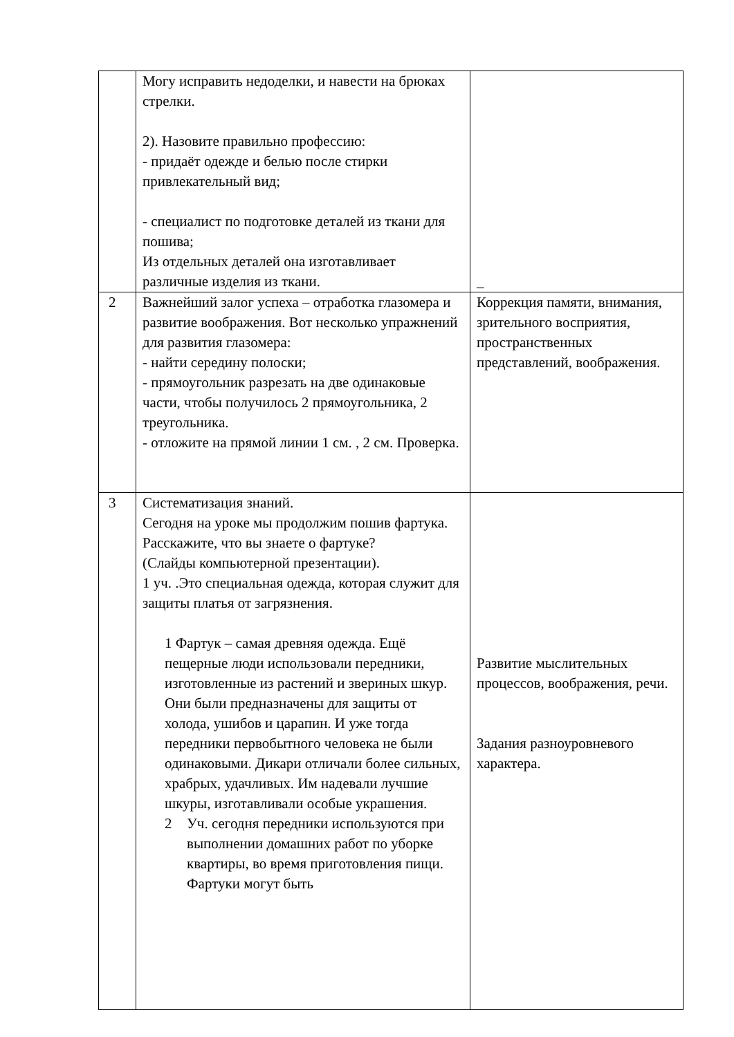| | Могу исправить недоделки, и навести на брюках стрелки. 2). Назовите правильно профессию: - придаёт одежде и белью после стирки привлекательный вид; - специалист по подготовке деталей из ткани для пошива; Из отдельных деталей она изготавливает различные изделия из ткани. | _ |
| 2 | Важнейший залог успеха – отработка глазомера и развитие воображения. Вот несколько упражнений для развития глазомера: - найти середину полоски; - прямоугольник разрезать на две одинаковые части, чтобы получилось 2 прямоугольника, 2 треугольника. - отложите на прямой линии 1 см. , 2 см. Проверка. | Коррекция памяти, внимания, зрительного восприятия, пространственных представлений, воображения. |
| 3 | Систематизация знаний. Сегодня на уроке мы продолжим пошив фартука. Расскажите, что вы знаете о фартуке? (Слайды компьютерной презентации). 1 уч. .Это специальная одежда, которая служит для защиты платья от загрязнения. 1 Фартук – самая древняя одежда. Ещё пещерные люди использовали передники, изготовленные из растений и звериных шкур. Они были предназначены для защиты от холода, ушибов и царапин. И уже тогда передники первобытного человека не были одинаковыми. Дикари отличали более сильных, храбрых, удачливых. Им надевали лучшие шкуры, изготавливали особые украшения. 2 Уч. сегодня передники используются при выполнении домашних работ по уборке квартиры, во время приготовления пищи. Фартуки могут быть | Развитие мыслительных процессов, воображения, речи. Задания разноуровневого характера. |